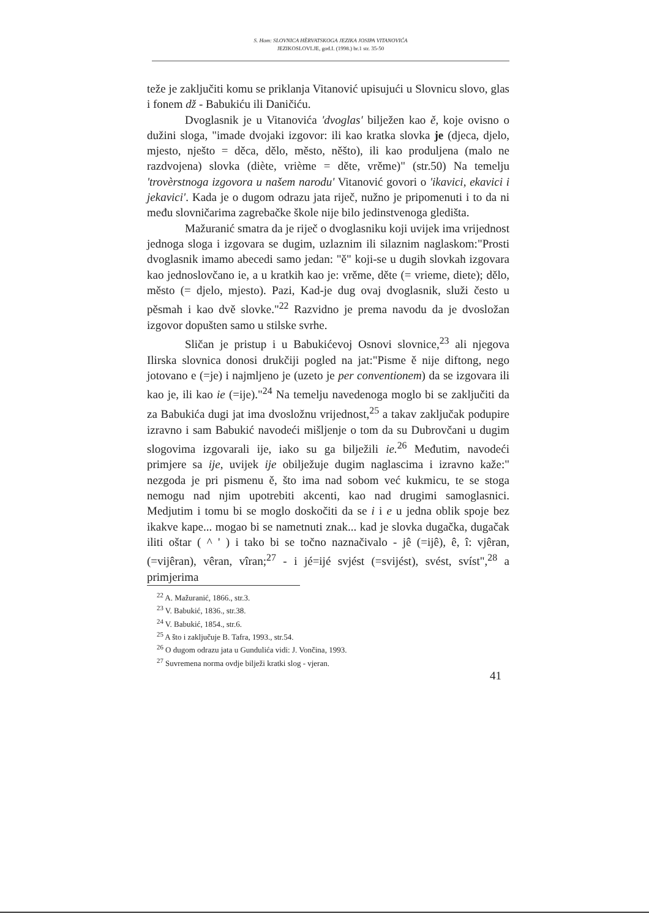S. Ham: SLOVNICA HÈRVATSKOGA JEZIKA JOSIPA VITANOVIĆA
JEZIKOSLOVLJE, god.I. (1998.) br.1 str. 35-50
teže je zaključiti komu se priklanja Vitanović upisujući u Slovnicu slovo, glas i fonem dž - Babukiću ili Daničiću.
Dvoglasnik je u Vitanovića 'dvoglas' bilježen kao ě, koje ovisno o dužini sloga, "imade dvojaki izgovor: ili kao kratka slovka je (djeca, djelo, mjesto, nješto = děca, dělo, město, něšto), ili kao produljena (malo ne razdvojena) slovka (diète, vrième = děte, vrěme)" (str.50) Na temelju 'trovèrstnoga izgovora u našem narodu' Vitanović govori o 'ikavici, ekavici i jekavici'. Kada je o dugom odrazu jata riječ, nužno je pripomenuti i to da ni među slovničarima zagrebačke škole nije bilo jedinstvenoga gledišta.
Mažuranić smatra da je riječ o dvoglasniku koji uvijek ima vrijednost jednoga sloga i izgovara se dugim, uzlaznim ili silaznim naglaskom:"Prosti dvoglasnik imamo abecedi samo jedan: "ě" koji-se u dugih slovkah izgovara kao jednoslovčano ie, a u kratkih kao je: vrěme, děte (= vrieme, diete); dělo, město (= djelo, mjesto). Pazi, Kad-je dug ovaj dvoglasnik, služi često u pěsmah i kao dvě slovke."<sup>22</sup> Razvidno je prema navodu da je dvosložan izgovor dopušten samo u stilske svrhe.
Sličan je pristup i u Babukićevoj Osnovi slovnice,<sup>23</sup> ali njegova Ilirska slovnica donosi drukčiji pogled na jat:"Pisme ě nije diftong, nego jotovano e (=je) i najmljeno je (uzeto je per conventionem) da se izgovara ili kao je, ili kao ie (=ije)."<sup>24</sup> Na temelju navedenoga moglo bi se zaključiti da za Babukića dugi jat ima dvosložnu vrijednost,<sup>25</sup> a takav zaključak podupire izravno i sam Babukić navodeći mišljenje o tom da su Dubrovčani u dugim slogovima izgovarali ije, iako su ga bilježili ie.<sup>26</sup> Međutim, navodeći primjere sa ije, uvijek ije obilježuje dugim naglascima i izravno kaže:" nezgoda je pri pismenu ě, što ima nad sobom već kukmicu, te se stoga nemogu nad njim upotrebiti akcenti, kao nad drugimi samoglasnici. Medjutim i tomu bi se moglo doskočiti da se i i e u jedna oblik spoje bez ikakve kape... mogao bi se nametnuti znak... kad je slovka dugačka, dugačak iliti oštar ( ^ ' ) i tako bi se točno naznačivalo - jê (=ijê), ê, î: vjêran, (=vijêran), vêran, vîran;<sup>27</sup> - i jé=ijé svjést (=svijést), svést, svíst",<sup>28</sup> a primjerima
<sup>22</sup> A. Mažuranić, 1866., str.3.
<sup>23</sup> V. Babukić, 1836., str.38.
<sup>24</sup> V. Babukić, 1854., str.6.
<sup>25</sup> A što i zaključuje B. Tafra, 1993., str.54.
<sup>26</sup> O dugom odrazu jata u Gundulića vidi: J. Vončina, 1993.
<sup>27</sup> Suvremena norma ovdje bilježi kratki slog - vjeran.
41